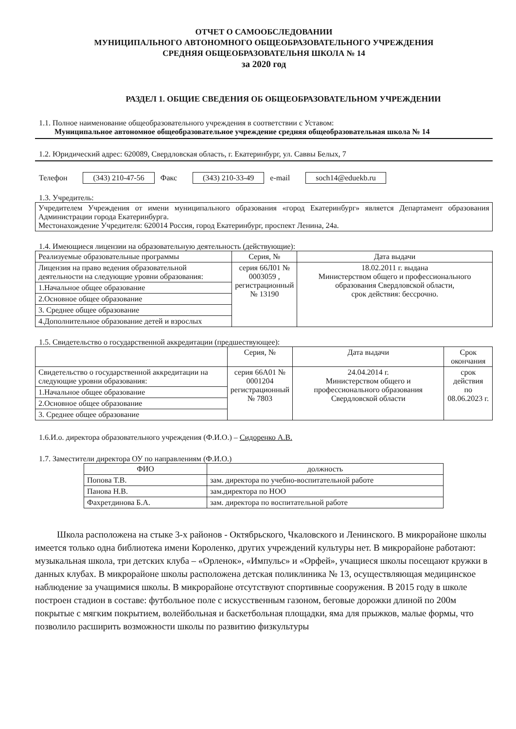ОТЧЕТ О САМООБСЛЕДОВАНИИ
МУНИЦИПАЛЬНОГО АВТОНОМНОГО ОБЩЕОБРАЗОВАТЕЛЬНОГО УЧРЕЖДЕНИЯ
СРЕДНЯЯ ОБЩЕОБРАЗОВАТЕЛЬНЯ ШКОЛА № 14
за 2020 год
РАЗДЕЛ 1. ОБЩИЕ СВЕДЕНИЯ ОБ ОБЩЕОБРАЗОВАТЕЛЬНОМ УЧРЕЖДЕНИИ
1.1. Полное наименование общеобразовательного учреждения в соответствии с Уставом:
Муниципальное автономное общеобразовательное учреждение средняя общеобразовательная школа № 14
1.2. Юридический адрес: 620089, Свердловская область, г. Екатеринбург, ул. Саввы Белых, 7
Телефон (343) 210-47-56 Факс (343) 210-33-49 e-mail soch14@eduekb.ru
1.3. Учредитель:
Учредителем Учреждения от имени муниципального образования «город Екатеринбург» является Департамент образования Администрации города Екатеринбурга.
Местонахождение Учредителя: 620014 Россия, город Екатеринбург, проспект Ленина, 24а.
1.4. Имеющиеся лицензии на образовательную деятельность (действующие):
| Реализуемые образовательные программы | Серия, № | Дата выдачи |
| --- | --- | --- |
| Лицензия на право ведения образовательной деятельности на следующие уровни образования: | серия 66Л01 № 0003059 , регистрационный № 13190 | 18.02.2011 г. выдана Министерством общего и профессионального образования Свердловской области, срок действия: бессрочно. |
| 1.Начальное общее образование | | |
| 2.Основное общее образование | | |
| 3. Среднее общее образование | | |
| 4.Дополнительное образование детей и взрослых | | |
1.5. Свидетельство о государственной аккредитации (предшествующее):
| | Серия, № | Дата выдачи | Срок окончания |
| --- | --- | --- | --- |
| Свидетельство о государственной аккредитации на следующие уровни образования: | серия 66А01 № 0001204 регистрационный № 7803 | 24.04.2014 г. Министерством общего и профессионального образования Свердловской области | срок действия по 08.06.2023 г. |
| 1.Начальное общее образование | | | |
| 2.Основное общее образование | | | |
| 3. Среднее общее образование | | | |
1.6.И.о. директора образовательного учреждения (Ф.И.О.) – Сидоренко А.В.
1.7. Заместители директора ОУ по направлениям (Ф.И.О.)
| ФИО | должность |
| --- | --- |
| Попова Т.В. | зам. директора по учебно-воспитательной работе |
| Панова Н.В. | зам.директора по НОО |
| Фахретдинова Б.А. | зам. директора по воспитательной работе |
Школа расположена на стыке 3-х районов - Октябрьского, Чкаловского и Ленинского. В микрорайоне школы имеется только одна библиотека имени Короленко, других учреждений культуры нет. В микрорайоне работают: музыкальная школа, три детских клуба – «Орленок», «Импульс» и «Орфей», учащиеся школы посещают кружки в данных клубах. В микрорайоне школы расположена детская поликлиника № 13, осуществляющая медицинское наблюдение за учащимися школы. В микрорайоне отсутствуют спортивные сооружения. В 2015 году в школе построен стадион в составе: футбольное поле с искусственным газоном, беговые дорожки длиной по 200м покрытые с мягким покрытием, волейбольная и баскетбольная площадки, яма для прыжков, малые формы, что позволило расширить возможности школы по развитию физкультуры